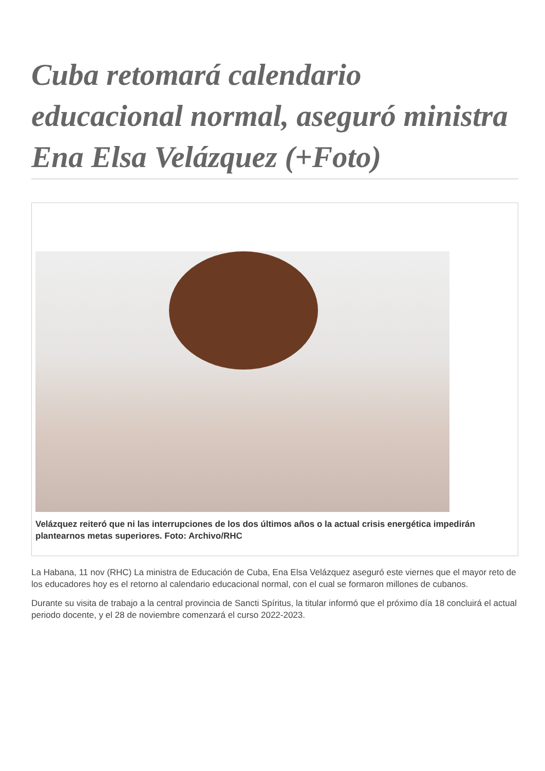Cuba retomará calendario educacional normal, aseguró ministra Ena Elsa Velázquez (+Foto)
Velázquez reiteró que ni las interrupciones de los dos últimos años o la actual crisis energética impedirán plantearnos metas superiores. Foto: Archivo/RHC
La Habana, 11 nov (RHC) La ministra de Educación de Cuba, Ena Elsa Velázquez aseguró este viernes que el mayor reto de los educadores hoy es el retorno al calendario educacional normal, con el cual se formaron millones de cubanos.
Durante su visita de trabajo a la central provincia de Sancti Spíritus, la titular informó que el próximo día 18 concluirá el actual periodo docente, y el 28 de noviembre comenzará el curso 2022-2023.